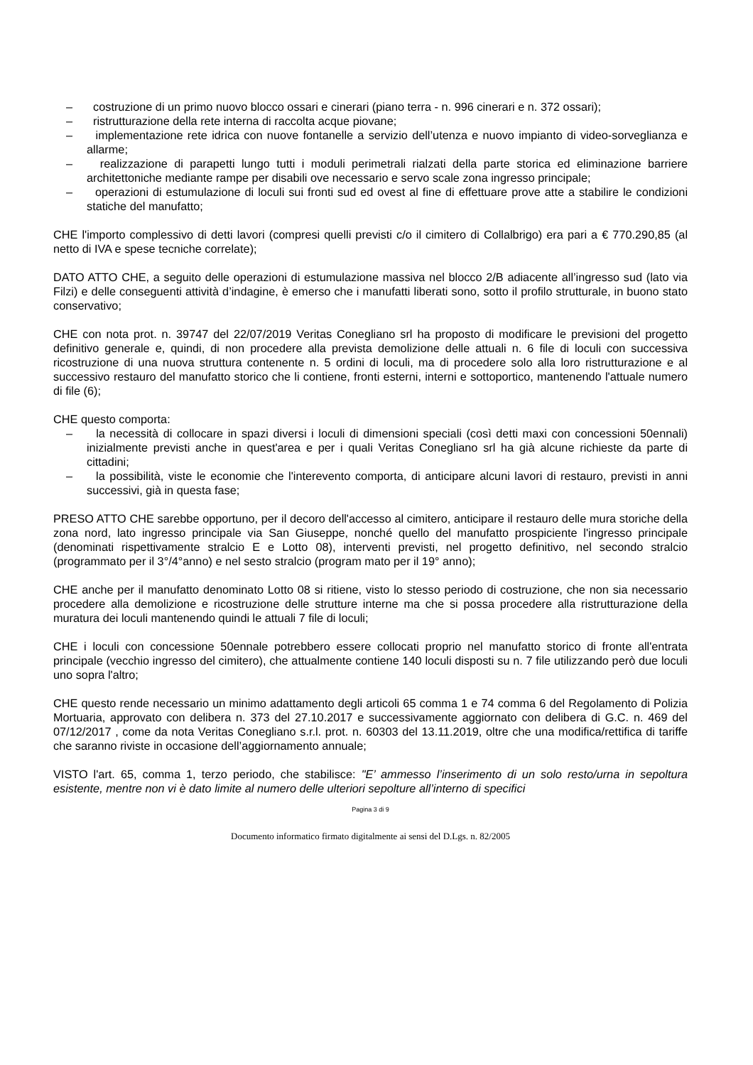– costruzione di un primo nuovo blocco ossari e cinerari (piano terra - n. 996 cinerari e n. 372 ossari);
– ristrutturazione della rete interna di raccolta acque piovane;
– implementazione rete idrica con nuove fontanelle a servizio dell’utenza e nuovo impianto di video-sorveglianza e allarme;
– realizzazione di parapetti lungo tutti i moduli perimetrali rialzati della parte storica ed eliminazione barriere architettoniche mediante rampe per disabili ove necessario e servo scale zona ingresso principale;
– operazioni di estumulazione di loculi sui fronti sud ed ovest al fine di effettuare prove atte a stabilire le condizioni statiche del manufatto;
CHE l'importo complessivo di detti lavori (compresi quelli previsti c/o il cimitero di Collalbrigo) era pari a € 770.290,85 (al netto di IVA e spese tecniche correlate);
DATO ATTO CHE, a seguito delle operazioni di estumulazione massiva nel blocco 2/B adiacente all’ingresso sud (lato via Filzi) e delle conseguenti attività d’indagine, è emerso che i manufatti liberati sono, sotto il profilo strutturale, in buono stato conservativo;
CHE con nota prot. n. 39747 del 22/07/2019 Veritas Conegliano srl ha proposto di modificare le previsioni del progetto definitivo generale e, quindi, di non procedere alla prevista demolizione delle attuali n. 6 file di loculi con successiva ricostruzione di una nuova struttura contenente n. 5 ordini di loculi, ma di procedere solo alla loro ristrutturazione e al successivo restauro del manufatto storico che li contiene, fronti esterni, interni e sottoportico, mantenendo l'attuale numero di file (6);
CHE questo comporta:
– la necessità di collocare in spazi diversi i loculi di dimensioni speciali (così detti maxi con concessioni 50ennali) inizialmente previsti anche in quest'area e per i quali Veritas Conegliano srl ha già alcune richieste da parte di cittadini;
– la possibilità, viste le economie che l'interevento comporta, di anticipare alcuni lavori di restauro, previsti in anni successivi, già in questa fase;
PRESO ATTO CHE sarebbe opportuno, per il decoro dell'accesso al cimitero, anticipare il restauro delle mura storiche della zona nord, lato ingresso principale via San Giuseppe, nonché quello del manufatto prospiciente l'ingresso principale (denominati rispettivamente stralcio E e Lotto 08), interventi previsti, nel progetto definitivo, nel secondo stralcio (programmato per il 3°/4°anno) e nel sesto stralcio (program mato per il 19° anno);
CHE anche per il manufatto denominato Lotto 08 si ritiene, visto lo stesso periodo di costruzione, che non sia necessario procedere alla demolizione e ricostruzione delle strutture interne ma che si possa procedere alla ristrutturazione della muratura dei loculi mantenendo quindi le attuali 7 file di loculi;
CHE i loculi con concessione 50ennale potrebbero essere collocati proprio nel manufatto storico di fronte all'entrata principale (vecchio ingresso del cimitero), che attualmente contiene 140 loculi disposti su n. 7 file utilizzando però due loculi uno sopra l'altro;
CHE questo rende necessario un minimo adattamento degli articoli 65 comma 1 e 74 comma 6 del Regolamento di Polizia Mortuaria, approvato con delibera n. 373 del 27.10.2017 e successivamente aggiornato con delibera di G.C. n. 469 del 07/12/2017 , come da nota Veritas Conegliano s.r.l. prot. n. 60303 del 13.11.2019, oltre che una modifica/rettifica di tariffe che saranno riviste in occasione dell’aggiornamento annuale;
VISTO l'art. 65, comma 1, terzo periodo, che stabilisce: "E’ ammesso l’inserimento di un solo resto/urna in sepoltura esistente, mentre non vi è dato limite al numero delle ulteriori sepolture all’interno di specifici
Pagina 3 di 9
Documento informatico firmato digitalmente ai sensi del D.Lgs. n. 82/2005